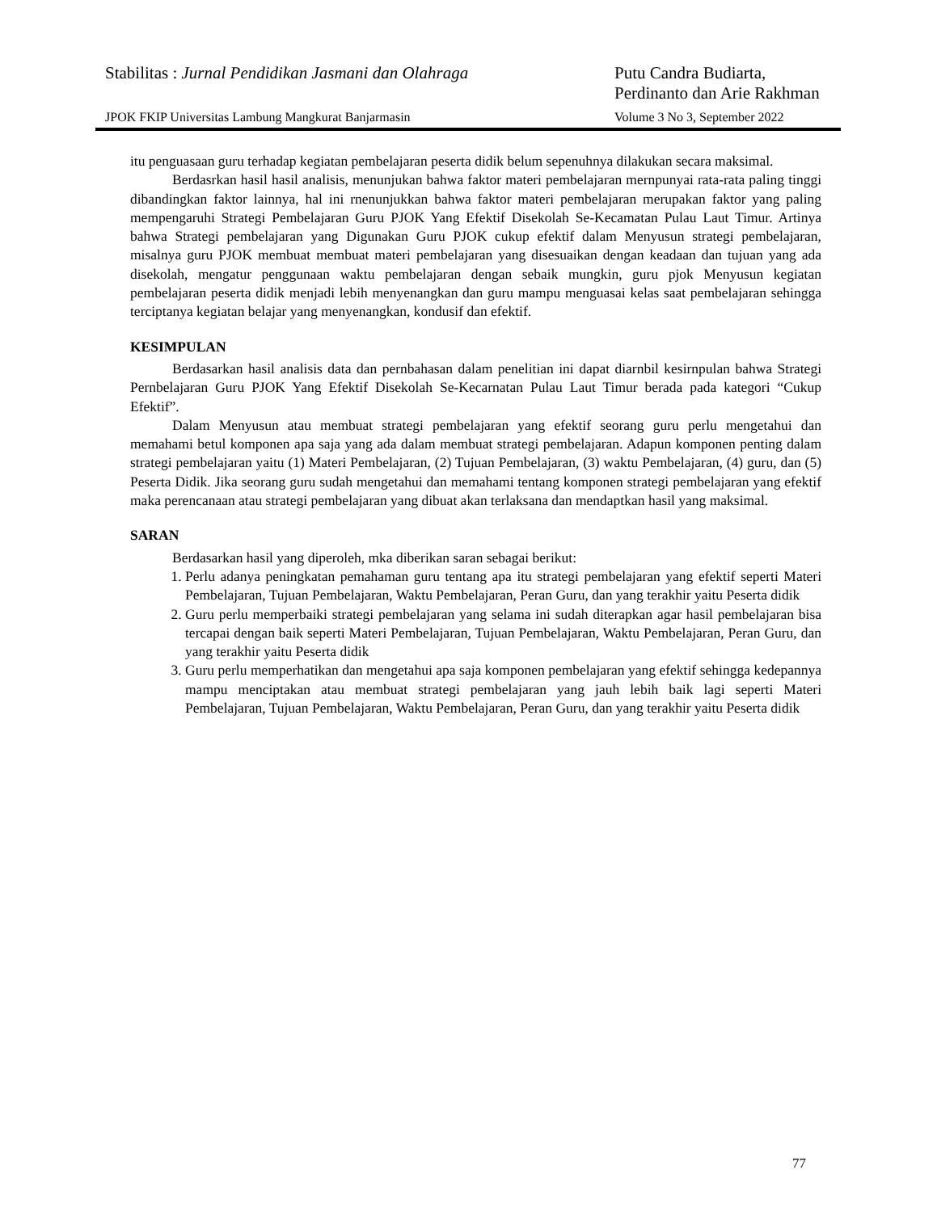Stabilitas : Jurnal Pendidikan Jasmani dan Olahraga
Putu Candra Budiarta,
Perdinanto dan Arie Rakhman
JPOK FKIP Universitas Lambung Mangkurat Banjarmasin
Volume 3 No 3, September 2022
itu penguasaan guru terhadap kegiatan pembelajaran peserta didik belum sepenuhnya dilakukan secara maksimal.
Berdasrkan hasil hasil analisis, menunjukan bahwa faktor materi pembelajaran mernpunyai rata-rata paling tinggi dibandingkan faktor lainnya, hal ini rnenunjukkan bahwa faktor materi pembelajaran merupakan faktor yang paling mempengaruhi Strategi Pembelajaran Guru PJOK Yang Efektif Disekolah Se-Kecamatan Pulau Laut Timur. Artinya bahwa Strategi pembelajaran yang Digunakan Guru PJOK cukup efektif dalam Menyusun strategi pembelajaran, misalnya guru PJOK membuat membuat materi pembelajaran yang disesuaikan dengan keadaan dan tujuan yang ada disekolah, mengatur penggunaan waktu pembelajaran dengan sebaik mungkin, guru pjok Menyusun kegiatan pembelajaran peserta didik menjadi lebih menyenangkan dan guru mampu menguasai kelas saat pembelajaran sehingga terciptanya kegiatan belajar yang menyenangkan, kondusif dan efektif.
KESIMPULAN
Berdasarkan hasil analisis data dan pernbahasan dalam penelitian ini dapat diarnbil kesirnpulan bahwa Strategi Pernbelajaran Guru PJOK Yang Efektif Disekolah Se-Kecarnatan Pulau Laut Timur berada pada kategori “Cukup Efektif”.
Dalam Menyusun atau membuat strategi pembelajaran yang efektif seorang guru perlu mengetahui dan memahami betul komponen apa saja yang ada dalam membuat strategi pembelajaran. Adapun komponen penting dalam strategi pembelajaran yaitu (1) Materi Pembelajaran, (2) Tujuan Pembelajaran, (3) waktu Pembelajaran, (4) guru, dan (5) Peserta Didik. Jika seorang guru sudah mengetahui dan memahami tentang komponen strategi pembelajaran yang efektif maka perencanaan atau strategi pembelajaran yang dibuat akan terlaksana dan mendaptkan hasil yang maksimal.
SARAN
Berdasarkan hasil yang diperoleh, mka diberikan saran sebagai berikut:
1. Perlu adanya peningkatan pemahaman guru tentang apa itu strategi pembelajaran yang efektif seperti Materi Pembelajaran, Tujuan Pembelajaran, Waktu Pembelajaran, Peran Guru, dan yang terakhir yaitu Peserta didik
2. Guru perlu memperbaiki strategi pembelajaran yang selama ini sudah diterapkan agar hasil pembelajaran bisa tercapai dengan baik seperti Materi Pembelajaran, Tujuan Pembelajaran, Waktu Pembelajaran, Peran Guru, dan yang terakhir yaitu Peserta didik
3. Guru perlu memperhatikan dan mengetahui apa saja komponen pembelajaran yang efektif sehingga kedepannya mampu menciptakan atau membuat strategi pembelajaran yang jauh lebih baik lagi seperti Materi Pembelajaran, Tujuan Pembelajaran, Waktu Pembelajaran, Peran Guru, dan yang terakhir yaitu Peserta didik
77